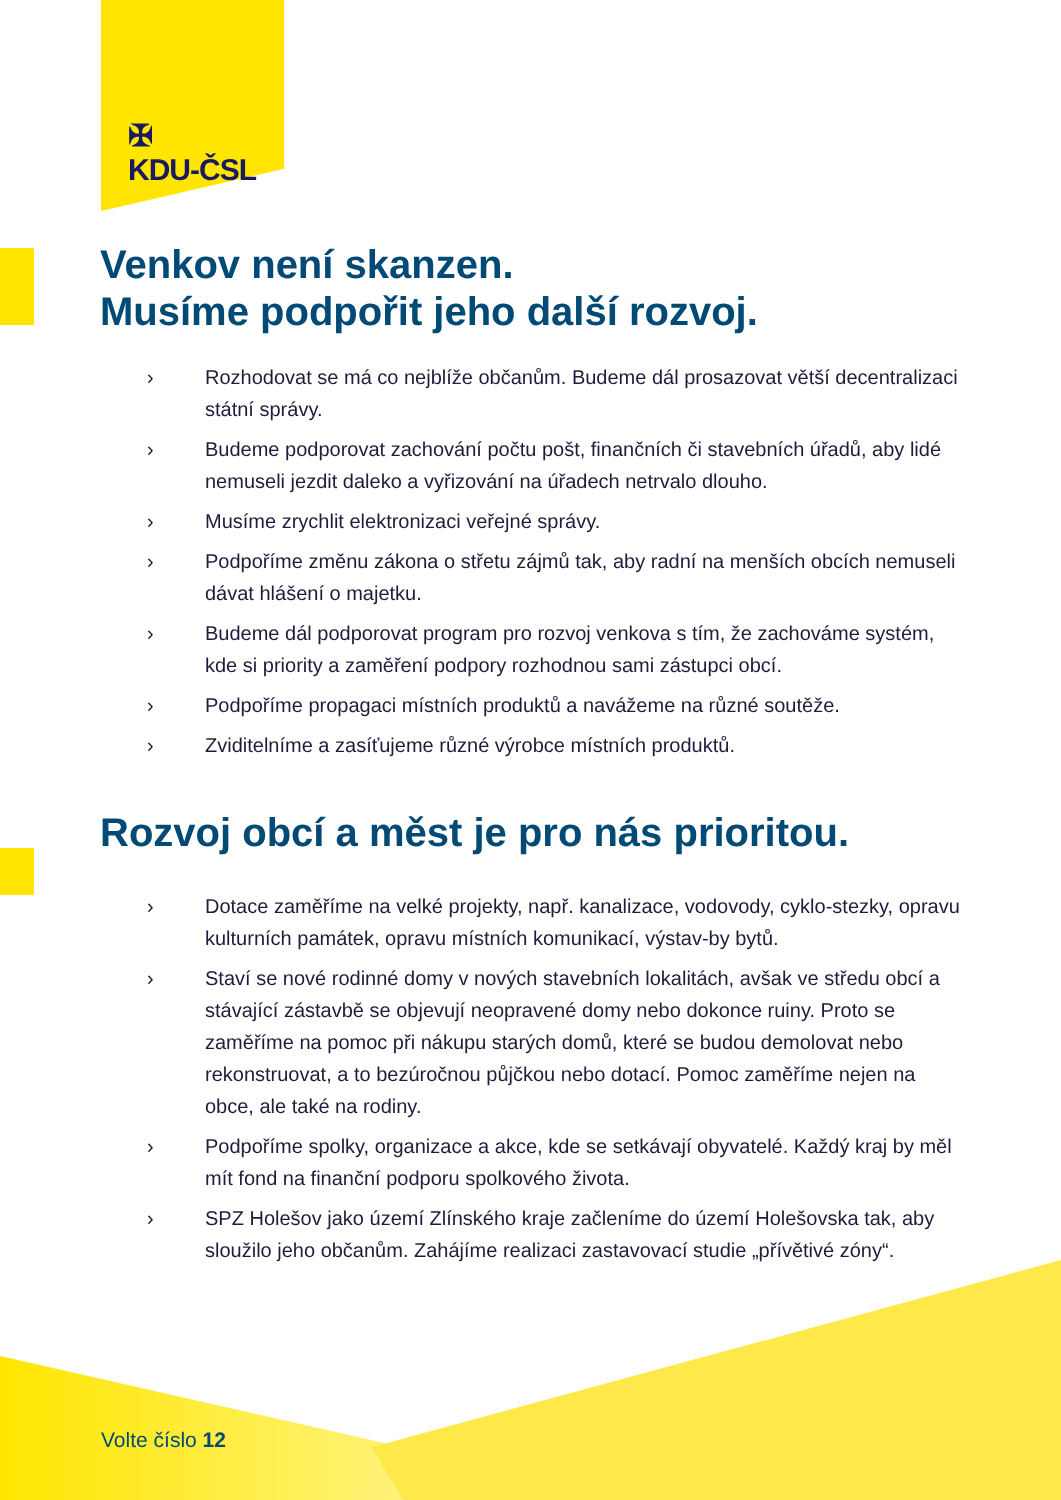✠
KDU-ČSL
Venkov není skanzen.
Musíme podpořit jeho další rozvoj.
› Rozhodovat se má co nejblíže občanům. Budeme dál prosazovat větší decentralizaci státní správy.
› Budeme podporovat zachování počtu pošt, finančních či stavebních úřadů, aby lidé nemuseli jezdit daleko a vyřizování na úřadech netrvalo dlouho.
› Musíme zrychlit elektronizaci veřejné správy.
› Podpoříme změnu zákona o střetu zájmů tak, aby radní na menších obcích nemuseli dávat hlášení o majetku.
› Budeme dál podporovat program pro rozvoj venkova s tím, že zachováme systém, kde si priority a zaměření podpory rozhodnou sami zástupci obcí.
› Podpoříme propagaci místních produktů a navážeme na různé soutěže.
› Zviditelníme a zasíťujeme různé výrobce místních produktů.
Rozvoj obcí a měst je pro nás prioritou.
› Dotace zaměříme na velké projekty, např. kanalizace, vodovody, cyklo-stezky, opravu kulturních památek, opravu místních komunikací, výstav-by bytů.
› Staví se nové rodinné domy v nových stavebních lokalitách, avšak ve středu obcí a stávající zástavbě se objevují neopravené domy nebo dokonce ruiny. Proto se zaměříme na pomoc při nákupu starých domů, které se budou demolovat nebo rekonstruovat, a to bezúročnou půjčkou nebo dotací. Pomoc zaměříme nejen na obce, ale také na rodiny.
› Podpoříme spolky, organizace a akce, kde se setkávají obyvatelé. Každý kraj by měl mít fond na finanční podporu spolkového života.
› SPZ Holešov jako území Zlínského kraje začleníme do území Holešovska tak, aby sloužilo jeho občanům. Zahájíme realizaci zastavovací studie „přívětivé zóny“.
Volte číslo 12